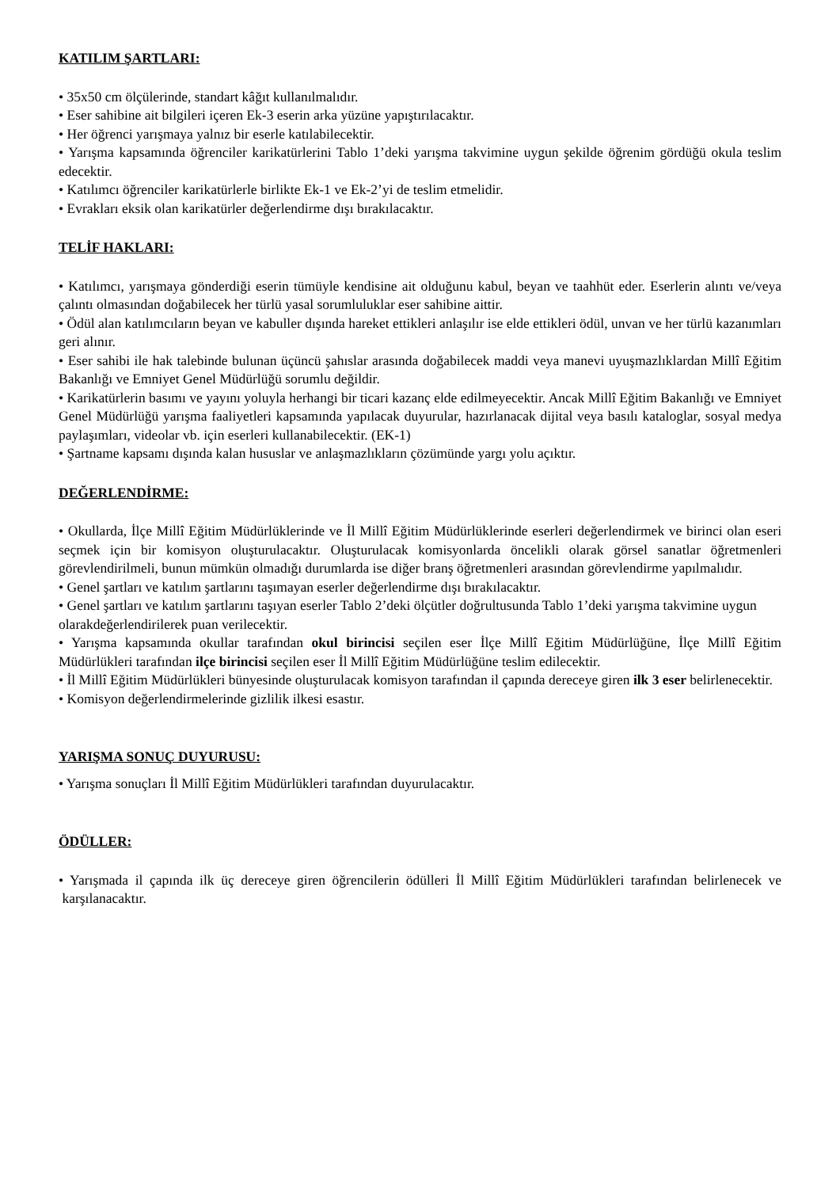KATILIM ŞARTLARI:
• 35x50 cm ölçülerinde, standart kâğıt kullanılmalıdır.
• Eser sahibine ait bilgileri içeren Ek-3 eserin arka yüzüne yapıştırılacaktır.
• Her öğrenci yarışmaya yalnız bir eserle katılabilecektir.
• Yarışma kapsamında öğrenciler karikatürlerini Tablo 1’deki yarışma takvimine uygun şekilde öğrenim gördüğü okula teslim edecektir.
• Katılımcı öğrenciler karikatürlerle birlikte Ek-1 ve Ek-2’yi de teslim etmelidir.
• Evrakları eksik olan karikatürler değerlendirme dışı bırakılacaktır.
TELİF HAKLARI:
• Katılımcı, yarışmaya gönderdiği eserin tümüyle kendisine ait olduğunu kabul, beyan ve taahhüt eder. Eserlerin alıntı ve/veya çalıntı olmasından doğabilecek her türlü yasal sorumluluklar eser sahibine aittir.
• Ödül alan katılımcıların beyan ve kabuller dışında hareket ettikleri anlaşılır ise elde ettikleri ödül, unvan ve her türlü kazanımları geri alınır.
• Eser sahibi ile hak talebinde bulunan üçüncü şahıslar arasında doğabilecek maddi veya manevi uyuşmazlıklardan Millî Eğitim Bakanlığı ve Emniyet Genel Müdürlüğü sorumlu değildir.
• Karikatürlerin basımı ve yayını yoluyla herhangi bir ticari kazanç elde edilmeyecektir. Ancak Millî Eğitim Bakanlığı ve Emniyet Genel Müdürlüğü yarışma faaliyetleri kapsamında yapılacak duyurular, hazırlanacak dijital veya basılı kataloglar, sosyal medya paylaşımları, videolar vb. için eserleri kullanabilecektir. (EK-1)
• Şartname kapsamı dışında kalan hususlar ve anlaşmazlıkların çözümünde yargı yolu açıktır.
DEĞERLENDİRME:
• Okullarda, İlçe Millî Eğitim Müdürlüklerinde ve İl Millî Eğitim Müdürlüklerinde eserleri değerlendirmek ve birinci olan eseri seçmek için bir komisyon oluşturulacaktır. Oluşturulacak komisyonlarda öncelikli olarak görsel sanatlar öğretmenleri görevlendirilmeli, bunun mümkün olmadığı durumlarda ise diğer branş öğretmenleri arasından görevlendirme yapılmalıdır.
• Genel şartları ve katılım şartlarını taşımayan eserler değerlendirme dışı bırakılacaktır.
• Genel şartları ve katılım şartlarını taşıyan eserler Tablo 2’deki ölçütler doğrultusunda Tablo 1’deki yarışma takvimine uygun olarakdeğerlendirilerek puan verilecektir.
• Yarışma kapsamında okullar tarafından okul birincisi seçilen eser İlçe Millî Eğitim Müdürlüğüne, İlçe Millî Eğitim Müdürlükleri tarafından ilçe birincisi seçilen eser İl Millî Eğitim Müdürlüğüne teslim edilecektir.
• İl Millî Eğitim Müdürlükleri bünyesinde oluşturulacak komisyon tarafından il çapında dereceye giren ilk 3 eser belirlenecektir.
• Komisyon değerlendirmelerinde gizlilik ilkesi esastır.
YARIŞMA SONUÇ DUYURUSU:
• Yarışma sonuçları İl Millî Eğitim Müdürlükleri tarafından duyurulacaktır.
ÖDÜLLER:
• Yarışmada il çapında ilk üç dereceye giren öğrencilerin ödülleri İl Millî Eğitim Müdürlükleri tarafından belirlenecek ve karşılanacaktır.